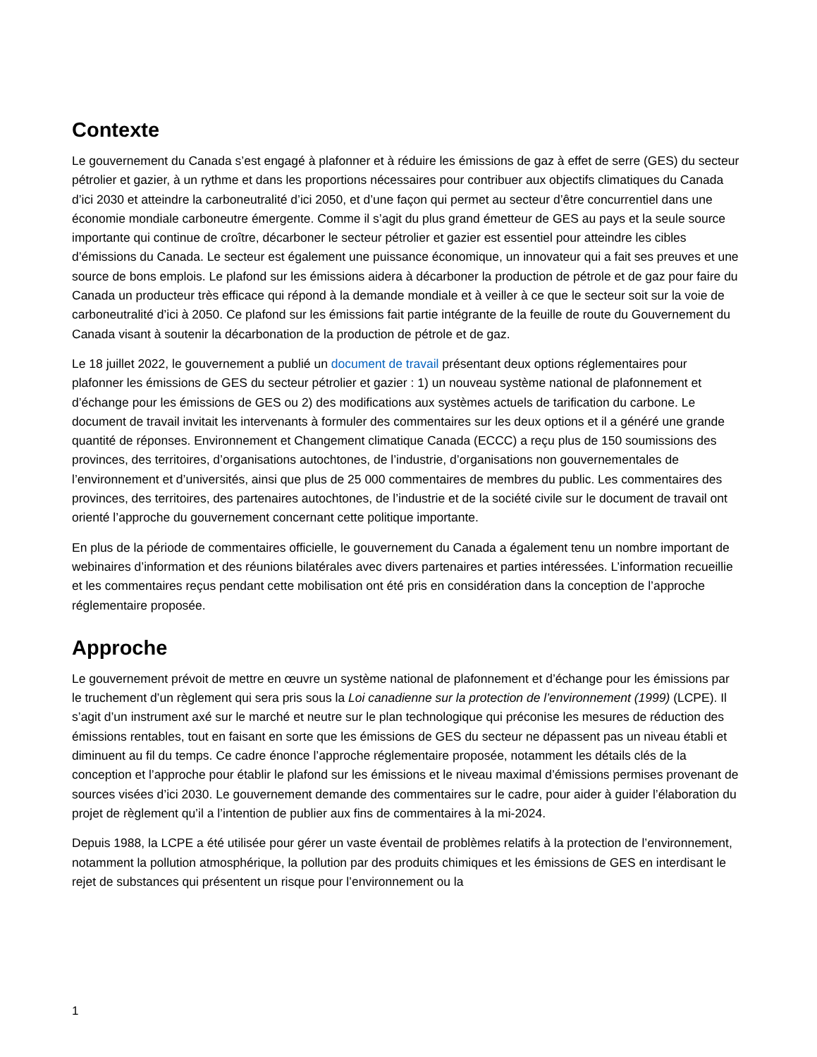Contexte
Le gouvernement du Canada s’est engagé à plafonner et à réduire les émissions de gaz à effet de serre (GES) du secteur pétrolier et gazier, à un rythme et dans les proportions nécessaires pour contribuer aux objectifs climatiques du Canada d’ici 2030 et atteindre la carboneutralité d’ici 2050, et d’une façon qui permet au secteur d’être concurrentiel dans une économie mondiale carboneutre émergente. Comme il s’agit du plus grand émetteur de GES au pays et la seule source importante qui continue de croître, décarboner le secteur pétrolier et gazier est essentiel pour atteindre les cibles d’émissions du Canada. Le secteur est également une puissance économique, un innovateur qui a fait ses preuves et une source de bons emplois. Le plafond sur les émissions aidera à décarboner la production de pétrole et de gaz pour faire du Canada un producteur très efficace qui répond à la demande mondiale et à veiller à ce que le secteur soit sur la voie de carboneutralité d’ici à 2050. Ce plafond sur les émissions fait partie intégrante de la feuille de route du Gouvernement du Canada visant à soutenir la décarbonation de la production de pétrole et de gaz.
Le 18 juillet 2022, le gouvernement a publié un document de travail présentant deux options réglementaires pour plafonner les émissions de GES du secteur pétrolier et gazier : 1) un nouveau système national de plafonnement et d’échange pour les émissions de GES ou 2) des modifications aux systèmes actuels de tarification du carbone. Le document de travail invitait les intervenants à formuler des commentaires sur les deux options et il a généré une grande quantité de réponses. Environnement et Changement climatique Canada (ECCC) a reçu plus de 150 soumissions des provinces, des territoires, d’organisations autochtones, de l’industrie, d’organisations non gouvernementales de l’environnement et d’universités, ainsi que plus de 25 000 commentaires de membres du public. Les commentaires des provinces, des territoires, des partenaires autochtones, de l’industrie et de la société civile sur le document de travail ont orienté l’approche du gouvernement concernant cette politique importante.
En plus de la période de commentaires officielle, le gouvernement du Canada a également tenu un nombre important de webinaires d’information et des réunions bilatérales avec divers partenaires et parties intéressées. L’information recueillie et les commentaires reçus pendant cette mobilisation ont été pris en considération dans la conception de l’approche réglementaire proposée.
Approche
Le gouvernement prévoit de mettre en œuvre un système national de plafonnement et d’échange pour les émissions par le truchement d’un règlement qui sera pris sous la Loi canadienne sur la protection de l’environnement (1999) (LCPE). Il s’agit d’un instrument axé sur le marché et neutre sur le plan technologique qui préconise les mesures de réduction des émissions rentables, tout en faisant en sorte que les émissions de GES du secteur ne dépassent pas un niveau établi et diminuent au fil du temps. Ce cadre énonce l’approche réglementaire proposée, notamment les détails clés de la conception et l’approche pour établir le plafond sur les émissions et le niveau maximal d’émissions permises provenant de sources visées d’ici 2030. Le gouvernement demande des commentaires sur le cadre, pour aider à guider l’élaboration du projet de règlement qu’il a l’intention de publier aux fins de commentaires à la mi-2024.
Depuis 1988, la LCPE a été utilisée pour gérer un vaste éventail de problèmes relatifs à la protection de l’environnement, notamment la pollution atmosphérique, la pollution par des produits chimiques et les émissions de GES en interdisant le rejet de substances qui présentent un risque pour l’environnement ou la
1